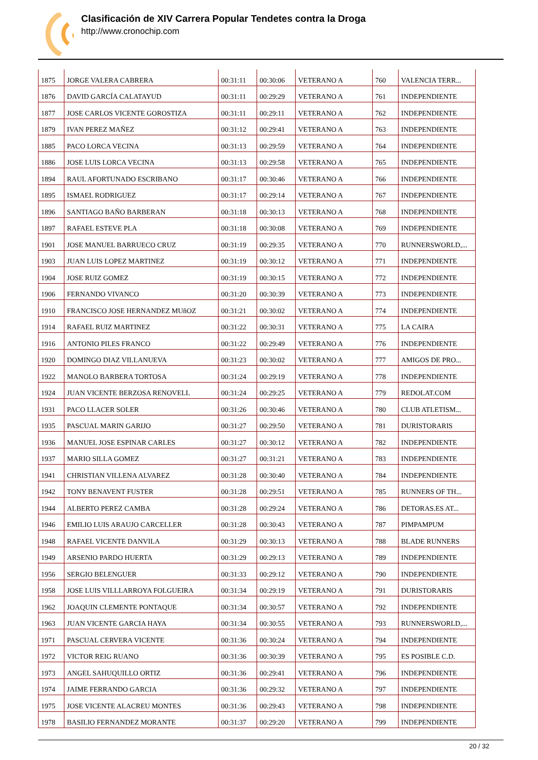Clasificación de XIV Carrera Popular Tendetes contra la Droga
http://www.cronochip.com
| 1875 | JORGE VALERA CABRERA | 00:31:11 | 00:30:06 | VETERANO A | 760 | VALENCIA TERR... |
| 1876 | DAVID GARCÍA CALATAYUD | 00:31:11 | 00:29:29 | VETERANO A | 761 | INDEPENDIENTE |
| 1877 | JOSE CARLOS VICENTE GOROSTIZA | 00:31:11 | 00:29:11 | VETERANO A | 762 | INDEPENDIENTE |
| 1879 | IVAN PEREZ MAÑEZ | 00:31:12 | 00:29:41 | VETERANO A | 763 | INDEPENDIENTE |
| 1885 | PACO LORCA VECINA | 00:31:13 | 00:29:59 | VETERANO A | 764 | INDEPENDIENTE |
| 1886 | JOSE LUIS LORCA VECINA | 00:31:13 | 00:29:58 | VETERANO A | 765 | INDEPENDIENTE |
| 1894 | RAUL AFORTUNADO ESCRIBANO | 00:31:17 | 00:30:46 | VETERANO A | 766 | INDEPENDIENTE |
| 1895 | ISMAEL RODRIGUEZ | 00:31:17 | 00:29:14 | VETERANO A | 767 | INDEPENDIENTE |
| 1896 | SANTIAGO BAÑO BARBERAN | 00:31:18 | 00:30:13 | VETERANO A | 768 | INDEPENDIENTE |
| 1897 | RAFAEL ESTEVE PLA | 00:31:18 | 00:30:08 | VETERANO A | 769 | INDEPENDIENTE |
| 1901 | JOSE MANUEL BARRUECO CRUZ | 00:31:19 | 00:29:35 | VETERANO A | 770 | RUNNERSWORLD,... |
| 1903 | JUAN LUIS LOPEZ MARTINEZ | 00:31:19 | 00:30:12 | VETERANO A | 771 | INDEPENDIENTE |
| 1904 | JOSE RUIZ GOMEZ | 00:31:19 | 00:30:15 | VETERANO A | 772 | INDEPENDIENTE |
| 1906 | FERNANDO VIVANCO | 00:31:20 | 00:30:39 | VETERANO A | 773 | INDEPENDIENTE |
| 1910 | FRANCISCO JOSE HERNANDEZ MUñOZ | 00:31:21 | 00:30:02 | VETERANO A | 774 | INDEPENDIENTE |
| 1914 | RAFAEL RUIZ MARTINEZ | 00:31:22 | 00:30:31 | VETERANO A | 775 | LA CAIRA |
| 1916 | ANTONIO PILES FRANCO | 00:31:22 | 00:29:49 | VETERANO A | 776 | INDEPENDIENTE |
| 1920 | DOMINGO DIAZ VILLANUEVA | 00:31:23 | 00:30:02 | VETERANO A | 777 | AMIGOS DE PRO... |
| 1922 | MANOLO BARBERA TORTOSA | 00:31:24 | 00:29:19 | VETERANO A | 778 | INDEPENDIENTE |
| 1924 | JUAN VICENTE BERZOSA RENOVELL | 00:31:24 | 00:29:25 | VETERANO A | 779 | REDOLAT.COM |
| 1931 | PACO LLACER SOLER | 00:31:26 | 00:30:46 | VETERANO A | 780 | CLUB ATLETISM... |
| 1935 | PASCUAL MARIN GARIJO | 00:31:27 | 00:29:50 | VETERANO A | 781 | DURISTORARIS |
| 1936 | MANUEL JOSE ESPINAR CARLES | 00:31:27 | 00:30:12 | VETERANO A | 782 | INDEPENDIENTE |
| 1937 | MARIO SILLA GOMEZ | 00:31:27 | 00:31:21 | VETERANO A | 783 | INDEPENDIENTE |
| 1941 | CHRISTIAN VILLENA ALVAREZ | 00:31:28 | 00:30:40 | VETERANO A | 784 | INDEPENDIENTE |
| 1942 | TONY BENAVENT FUSTER | 00:31:28 | 00:29:51 | VETERANO A | 785 | RUNNERS OF TH... |
| 1944 | ALBERTO PEREZ CAMBA | 00:31:28 | 00:29:24 | VETERANO A | 786 | DETORAS.ES AT... |
| 1946 | EMILIO LUIS ARAUJO CARCELLER | 00:31:28 | 00:30:43 | VETERANO A | 787 | PIMPAMPUM |
| 1948 | RAFAEL VICENTE DANVILA | 00:31:29 | 00:30:13 | VETERANO A | 788 | BLADE RUNNERS |
| 1949 | ARSENIO PARDO HUERTA | 00:31:29 | 00:29:13 | VETERANO A | 789 | INDEPENDIENTE |
| 1956 | SERGIO BELENGUER | 00:31:33 | 00:29:12 | VETERANO A | 790 | INDEPENDIENTE |
| 1958 | JOSE LUIS VILLLARROYA FOLGUEIRA | 00:31:34 | 00:29:19 | VETERANO A | 791 | DURISTORARIS |
| 1962 | JOAQUIN CLEMENTE PONTAQUE | 00:31:34 | 00:30:57 | VETERANO A | 792 | INDEPENDIENTE |
| 1963 | JUAN VICENTE GARCIA HAYA | 00:31:34 | 00:30:55 | VETERANO A | 793 | RUNNERSWORLD,... |
| 1971 | PASCUAL CERVERA VICENTE | 00:31:36 | 00:30:24 | VETERANO A | 794 | INDEPENDIENTE |
| 1972 | VICTOR REIG RUANO | 00:31:36 | 00:30:39 | VETERANO A | 795 | ES POSIBLE C.D. |
| 1973 | ANGEL SAHUQUILLO ORTIZ | 00:31:36 | 00:29:41 | VETERANO A | 796 | INDEPENDIENTE |
| 1974 | JAIME FERRANDO GARCIA | 00:31:36 | 00:29:32 | VETERANO A | 797 | INDEPENDIENTE |
| 1975 | JOSE VICENTE ALACREU MONTES | 00:31:36 | 00:29:43 | VETERANO A | 798 | INDEPENDIENTE |
| 1978 | BASILIO FERNANDEZ MORANTE | 00:31:37 | 00:29:20 | VETERANO A | 799 | INDEPENDIENTE |
20 / 32